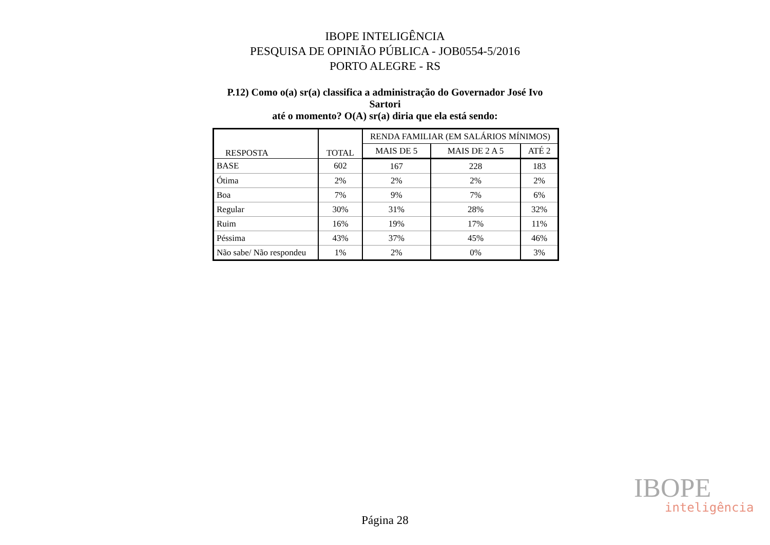IBOPE INTELIGÊNCIA
PESQUISA DE OPINIÃO PÚBLICA - JOB0554-5/2016
PORTO ALEGRE - RS
P.12) Como o(a) sr(a) classifica a administração do Governador José Ivo Sartori
até o momento? O(A) sr(a) diria que ela está sendo:
| RESPOSTA | TOTAL | RENDA FAMILIAR (EM SALÁRIOS MÍNIMOS) | | |
| --- | --- | --- | --- | --- |
| | | MAIS DE 5 | MAIS DE 2 A 5 | ATÉ 2 |
| BASE | 602 | 167 | 228 | 183 |
| Ótima | 2% | 2% | 2% | 2% |
| Boa | 7% | 9% | 7% | 6% |
| Regular | 30% | 31% | 28% | 32% |
| Ruim | 16% | 19% | 17% | 11% |
| Péssima | 43% | 37% | 45% | 46% |
| Não sabe/ Não respondeu | 1% | 2% | 0% | 3% |
IBOPE
inteligência
Página 28